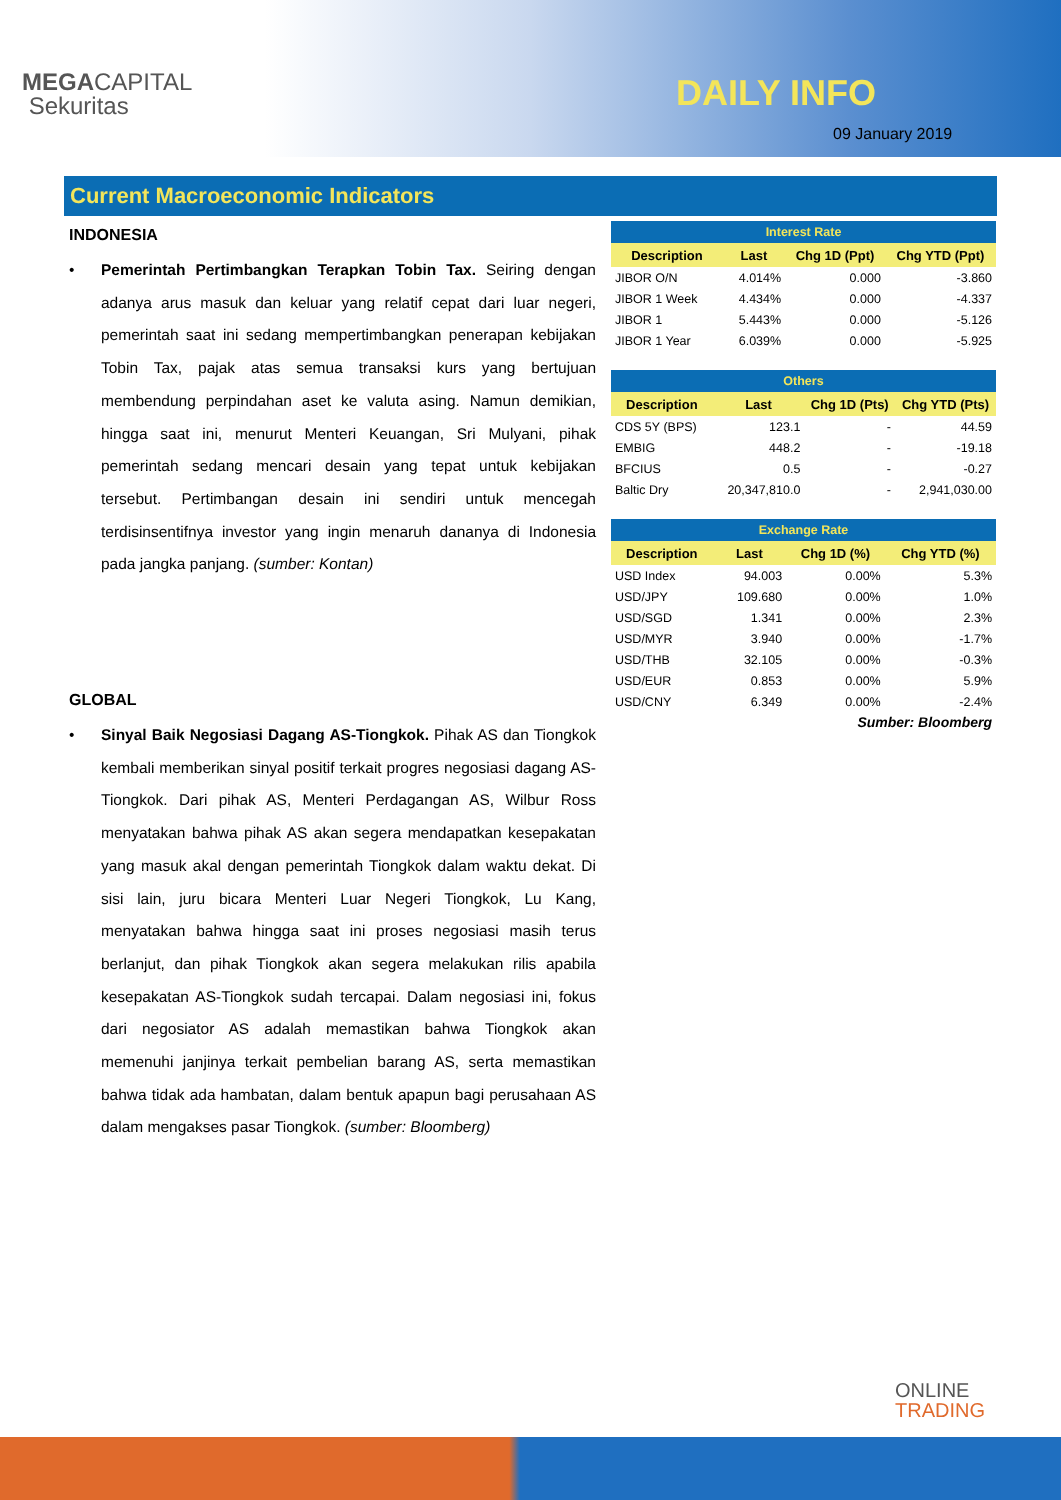MEGACAPITAL
Sekuritas
DAILY INFO
09 January 2019
Current Macroeconomic Indicators
INDONESIA
• Pemerintah Pertimbangkan Terapkan Tobin Tax. Seiring dengan adanya arus masuk dan keluar yang relatif cepat dari luar negeri, pemerintah saat ini sedang mempertimbangkan penerapan kebijakan Tobin Tax, pajak atas semua transaksi kurs yang bertujuan membendung perpindahan aset ke valuta asing. Namun demikian, hingga saat ini, menurut Menteri Keuangan, Sri Mulyani, pihak pemerintah sedang mencari desain yang tepat untuk kebijakan tersebut. Pertimbangan desain ini sendiri untuk mencegah terdisinsentifnya investor yang ingin menaruh dananya di Indonesia pada jangka panjang. (sumber: Kontan)
GLOBAL
• Sinyal Baik Negosiasi Dagang AS-Tiongkok. Pihak AS dan Tiongkok kembali memberikan sinyal positif terkait progres negosiasi dagang AS-Tiongkok. Dari pihak AS, Menteri Perdagangan AS, Wilbur Ross menyatakan bahwa pihak AS akan segera mendapatkan kesepakatan yang masuk akal dengan pemerintah Tiongkok dalam waktu dekat. Di sisi lain, juru bicara Menteri Luar Negeri Tiongkok, Lu Kang, menyatakan bahwa hingga saat ini proses negosiasi masih terus berlanjut, dan pihak Tiongkok akan segera melakukan rilis apabila kesepakatan AS-Tiongkok sudah tercapai. Dalam negosiasi ini, fokus dari negosiator AS adalah memastikan bahwa Tiongkok akan memenuhi janjinya terkait pembelian barang AS, serta memastikan bahwa tidak ada hambatan, dalam bentuk apapun bagi perusahaan AS dalam mengakses pasar Tiongkok. (sumber: Bloomberg)
| Interest Rate | | | |
| --- | --- | --- | --- |
| Description | Last | Chg 1D (Ppt) | Chg YTD (Ppt) |
| JIBOR O/N | 4.014% | 0.000 | -3.860 |
| JIBOR 1 Week | 4.434% | 0.000 | -4.337 |
| JIBOR 1 | 5.443% | 0.000 | -5.126 |
| JIBOR 1 Year | 6.039% | 0.000 | -5.925 |
| Others | | | |
| --- | --- | --- | --- |
| Description | Last | Chg 1D (Pts) | Chg YTD (Pts) |
| CDS 5Y (BPS) | 123.1 | - | 44.59 |
| EMBIG | 448.2 | - | -19.18 |
| BFCIUS | 0.5 | - | -0.27 |
| Baltic Dry | 20,347,810.0 | - | 2,941,030.00 |
| Exchange Rate | | | |
| --- | --- | --- | --- |
| Description | Last | Chg 1D (%) | Chg YTD (%) |
| USD Index | 94.003 | 0.00% | 5.3% |
| USD/JPY | 109.680 | 0.00% | 1.0% |
| USD/SGD | 1.341 | 0.00% | 2.3% |
| USD/MYR | 3.940 | 0.00% | -1.7% |
| USD/THB | 32.105 | 0.00% | -0.3% |
| USD/EUR | 0.853 | 0.00% | 5.9% |
| USD/CNY | 6.349 | 0.00% | -2.4% |
Sumber: Bloomberg
ONLINE
TRADING